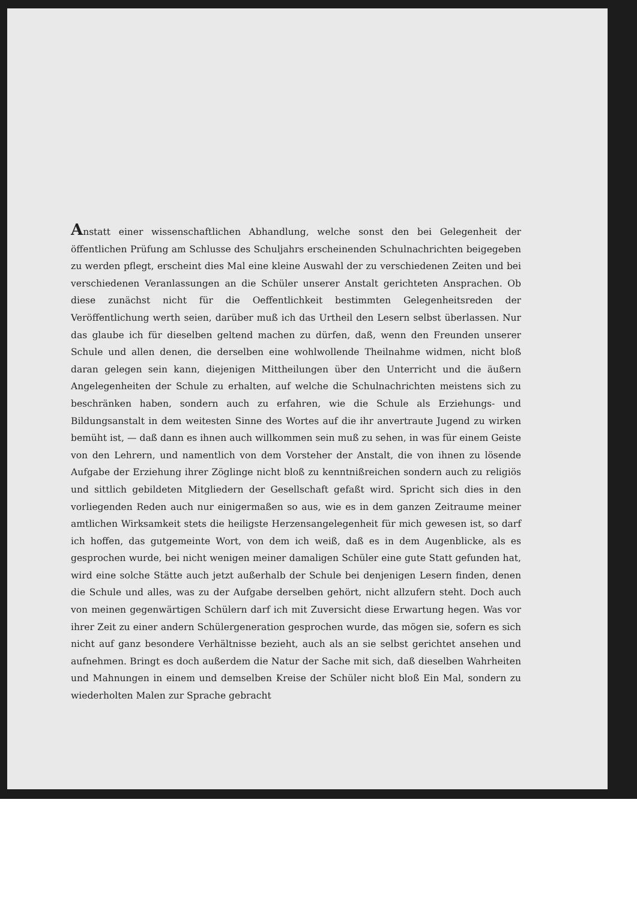Anstatt einer wissenschaftlichen Abhandlung, welche sonst den bei Gelegenheit der öffentlichen Prüfung am Schlusse des Schuljahrs erscheinenden Schulnachrichten beigegeben zu werden pflegt, erscheint dies Mal eine kleine Auswahl der zu verschiedenen Zeiten und bei verschiedenen Veranlassungen an die Schüler unserer Anstalt gerichteten Ansprachen. Ob diese zunächst nicht für die Oeffentlichkeit bestimmten Gelegenheitsreden der Veröffentlichung werth seien, darüber muß ich das Urtheil den Lesern selbst überlassen. Nur das glaube ich für dieselben geltend machen zu dürfen, daß, wenn den Freunden unserer Schule und allen denen, die derselben eine wohlwollende Theilnahme widmen, nicht bloß daran gelegen sein kann, diejenigen Mittheilungen über den Unterricht und die äußern Angelegenheiten der Schule zu erhalten, auf welche die Schulnachrichten meistens sich zu beschränken haben, sondern auch zu erfahren, wie die Schule als Erziehungs- und Bildungsanstalt in dem weitesten Sinne des Wortes auf die ihr anvertraute Jugend zu wirken bemüht ist, — daß dann es ihnen auch willkommen sein muß zu sehen, in was für einem Geiste von den Lehrern, und namentlich von dem Vorsteher der Anstalt, die von ihnen zu lösende Aufgabe der Erziehung ihrer Zöglinge nicht bloß zu kenntnißreichen sondern auch zu religiös und sittlich gebildeten Mitgliedern der Gesellschaft gefaßt wird. Spricht sich dies in den vorliegenden Reden auch nur einigermaßen so aus, wie es in dem ganzen Zeitraume meiner amtlichen Wirksamkeit stets die heiligste Herzensangelegenheit für mich gewesen ist, so darf ich hoffen, das gutgemeinte Wort, von dem ich weiß, daß es in dem Augenblicke, als es gesprochen wurde, bei nicht wenigen meiner damaligen Schüler eine gute Statt gefunden hat, wird eine solche Stätte auch jetzt außerhalb der Schule bei denjenigen Lesern finden, denen die Schule und alles, was zu der Aufgabe derselben gehört, nicht allzufern steht. Doch auch von meinen gegenwärtigen Schülern darf ich mit Zuversicht diese Erwartung hegen. Was vor ihrer Zeit zu einer andern Schülergeneration gesprochen wurde, das mögen sie, sofern es sich nicht auf ganz besondere Verhältnisse bezieht, auch als an sie selbst gerichtet ansehen und aufnehmen. Bringt es doch außerdem die Natur der Sache mit sich, daß dieselben Wahrheiten und Mahnungen in einem und demselben Kreise der Schüler nicht bloß Ein Mal, sondern zu wiederholten Malen zur Sprache gebracht